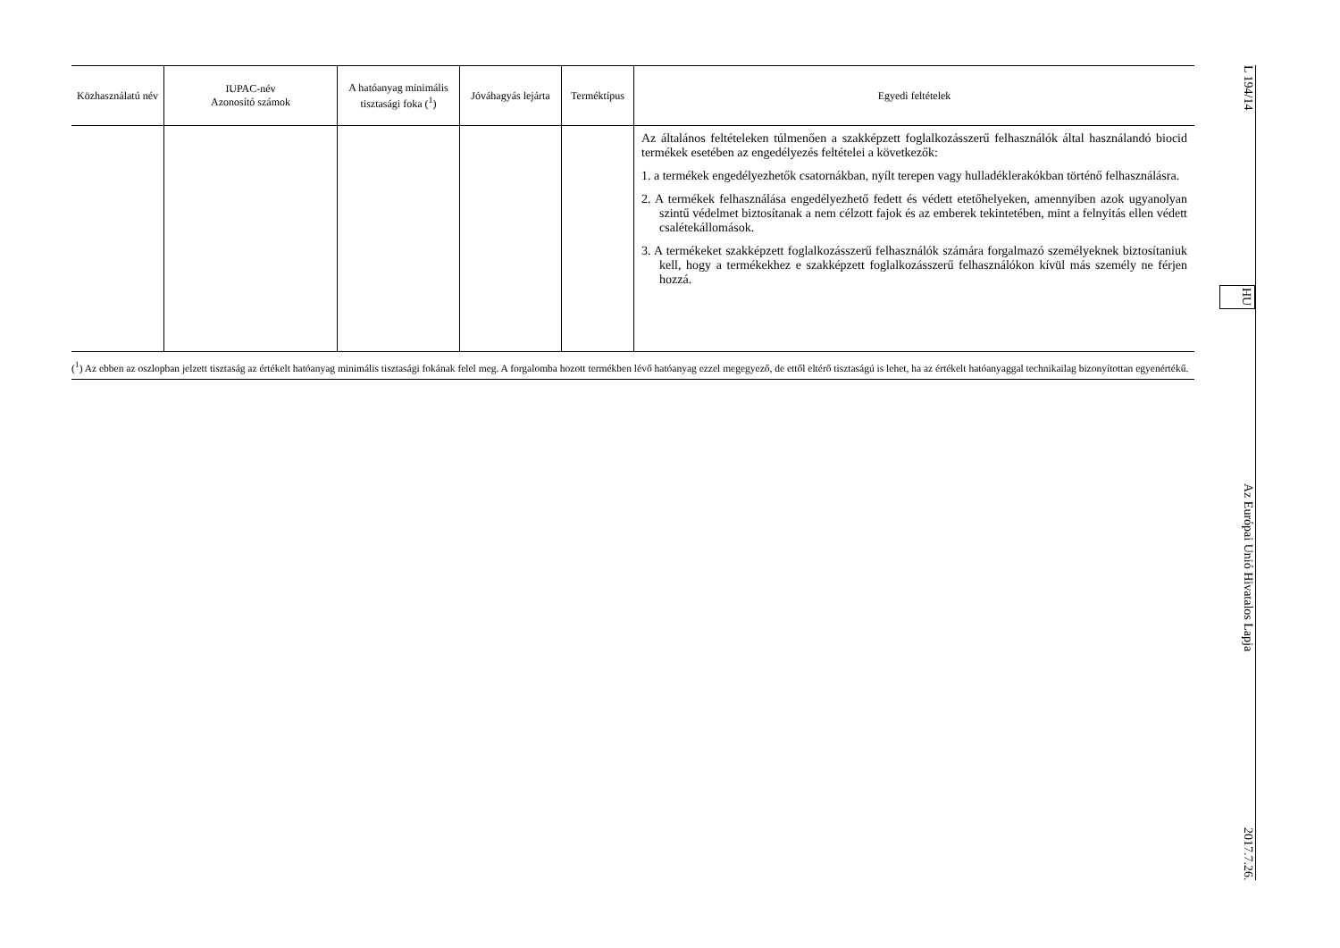| Közhasználatú név | IUPAC-név Azonosító számok | A hatóanyag minimális tisztasági foka (<sup>1</sup>) | Jóváhagyás lejárta | Terméktípus | Egyedi feltételek |
| --- | --- | --- | --- | --- | --- |
| | | | | | Az általános feltételeken túlmenően a szakképzett foglalkozásszerű felhasználók által használandó biocid termékek esetében az engedélyezés feltételei a következők: 1. a termékek engedélyezhetők csatornákban, nyílt terepen vagy hulladéklerakókban történő felhasználásra. 2. A termékek felhasználása engedélyezhető fedett és védett etetőhelyeken, amennyiben azok ugyanolyan szintű védelmet biztosítanak a nem célzott fajok és az emberek tekintetében, mint a felnyitás ellen védett csalétekállomások. 3. A termékeket szakképzett foglalkozásszerű felhasználók számára forgalmazó személyeknek biztosítaniuk kell, hogy a termékekhez e szakképzett foglalkozásszerű felhasználókon kívül más személy ne férjen hozzá. |
(<sup>1</sup>) Az ebben az oszlopban jelzett tisztaság az értékelt hatóanyag minimális tisztasági fokának felel meg. A forgalomba hozott termékben lévő hatóanyag ezzel megegyező, de ettől eltérő tisztaságú is lehet, ha az értékelt hatóanyaggal technikailag bizonyítottan egyenértékű.
L 194/14 HU Az Európai Unió Hivatalos Lapja 2017.7.26.